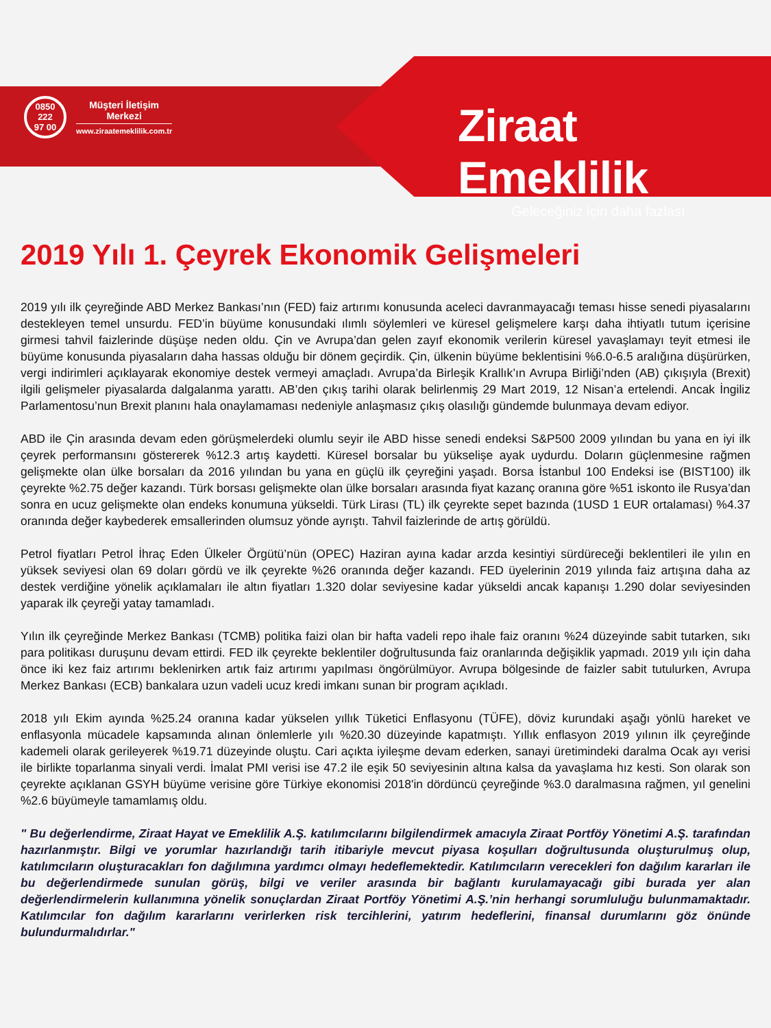0850
222
97 00
Müşteri İletişim
Merkezi
www.ziraatemeklilik.com.tr
Ziraat Emeklilik
Geleceğiniz için daha fazlası
2019 Yılı 1. Çeyrek Ekonomik Gelişmeleri
2019 yılı ilk çeyreğinde ABD Merkez Bankası’nın (FED) faiz artırımı konusunda aceleci davranmayacağı teması hisse senedi piyasalarını destekleyen temel unsurdu. FED’in büyüme konusundaki ılımlı söylemleri ve küresel gelişmelere karşı daha ihtiyatlı tutum içerisine girmesi tahvil faizlerinde düşüşe neden oldu. Çin ve Avrupa’dan gelen zayıf ekonomik verilerin küresel yavaşlamayı teyit etmesi ile büyüme konusunda piyasaların daha hassas olduğu bir dönem geçirdik. Çin, ülkenin büyüme beklentisini %6.0-6.5 aralığına düşürürken, vergi indirimleri açıklayarak ekonomiye destek vermeyi amaçladı. Avrupa’da Birleşik Krallık’ın Avrupa Birliği’nden (AB) çıkışıyla (Brexit) ilgili gelişmeler piyasalarda dalgalanma yarattı. AB’den çıkış tarihi olarak belirlenmiş 29 Mart 2019, 12 Nisan’a ertelendi. Ancak İngiliz Parlamentosu’nun Brexit planını hala onaylamaması nedeniyle anlaşmasız çıkış olasılığı gündemde bulunmaya devam ediyor.
ABD ile Çin arasında devam eden görüşmelerdeki olumlu seyir ile ABD hisse senedi endeksi S&P500 2009 yılından bu yana en iyi ilk çeyrek performansını göstererek %12.3 artış kaydetti. Küresel borsalar bu yükselişe ayak uydurdu. Doların güçlenmesine rağmen gelişmekte olan ülke borsaları da 2016 yılından bu yana en güçlü ilk çeyreğini yaşadı. Borsa İstanbul 100 Endeksi ise (BIST100) ilk çeyrekte %2.75 değer kazandı. Türk borsası gelişmekte olan ülke borsaları arasında fiyat kazanç oranına göre %51 iskonto ile Rusya’dan sonra en ucuz gelişmekte olan endeks konumuna yükseldi. Türk Lirası (TL) ilk çeyrekte sepet bazında (1USD 1 EUR ortalaması) %4.37 oranında değer kaybederek emsallerinden olumsuz yönde ayrıştı. Tahvil faizlerinde de artış görüldü.
Petrol fiyatları Petrol İhraç Eden Ülkeler Örgütü’nün (OPEC) Haziran ayına kadar arzda kesintiyi sürdüreceği beklentileri ile yılın en yüksek seviyesi olan 69 doları gördü ve ilk çeyrekte %26 oranında değer kazandı. FED üyelerinin 2019 yılında faiz artışına daha az destek verdiğine yönelik açıklamaları ile altın fiyatları 1.320 dolar seviyesine kadar yükseldi ancak kapanışı 1.290 dolar seviyesinden yaparak ilk çeyreği yatay tamamladı.
Yılın ilk çeyreğinde Merkez Bankası (TCMB) politika faizi olan bir hafta vadeli repo ihale faiz oranını %24 düzeyinde sabit tutarken, sıkı para politikası duruşunu devam ettirdi. FED ilk çeyrekte beklentiler doğrultusunda faiz oranlarında değişiklik yapmadı. 2019 yılı için daha önce iki kez faiz artırımı beklenirken artık faiz artırımı yapılması öngörülmüyor. Avrupa bölgesinde de faizler sabit tutulurken, Avrupa Merkez Bankası (ECB) bankalara uzun vadeli ucuz kredi imkanı sunan bir program açıkladı.
2018 yılı Ekim ayında %25.24 oranına kadar yükselen yıllık Tüketici Enflasyonu (TÜFE), döviz kurundaki aşağı yönlü hareket ve enflasyonla mücadele kapsamında alınan önlemlerle yılı %20.30 düzeyinde kapatmıştı. Yıllık enflasyon 2019 yılının ilk çeyreğinde kademeli olarak gerileyerek %19.71 düzeyinde oluştu. Cari açıkta iyileşme devam ederken, sanayi üretimindeki daralma Ocak ayı verisi ile birlikte toparlanma sinyali verdi. İmalat PMI verisi ise 47.2 ile eşik 50 seviyesinin altına kalsa da yavaşlama hız kesti. Son olarak son çeyrekte açıklanan GSYH büyüme verisine göre Türkiye ekonomisi 2018'in dördüncü çeyreğinde %3.0 daralmasına rağmen, yıl genelini %2.6 büyümeyle tamamlamış oldu.
" Bu değerlendirme, Ziraat Hayat ve Emeklilik A.Ş. katılımcılarını bilgilendirmek amacıyla Ziraat Portföy Yönetimi A.Ş. tarafından hazırlanmıştır. Bilgi ve yorumlar hazırlandığı tarih itibariyle mevcut piyasa koşulları doğrultusunda oluşturulmuş olup, katılımcıların oluşturacakları fon dağılımına yardımcı olmayı hedeflemektedir. Katılımcıların verecekleri fon dağılım kararları ile bu değerlendirmede sunulan görüş, bilgi ve veriler arasında bir bağlantı kurulamayacağı gibi burada yer alan değerlendirmelerin kullanımına yönelik sonuçlardan Ziraat Portföy Yönetimi A.Ş.’nin herhangi sorumluluğu bulunmamaktadır. Katılımcılar fon dağılım kararlarını verirlerken risk tercihlerini, yatırım hedeflerini, finansal durumlarını göz önünde bulundurmalıdırlar."